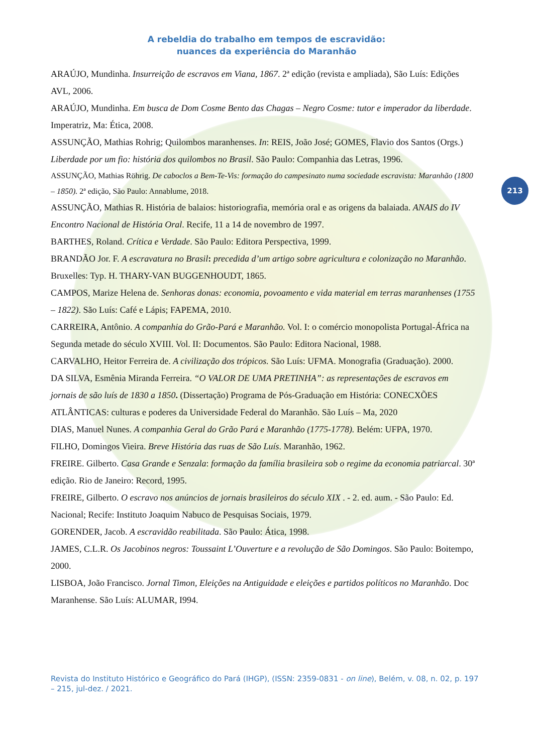A rebeldia do trabalho em tempos de escravidão:
nuances da experiência do Maranhão
213
ARAÚJO, Mundinha. Insurreição de escravos em Viana, 1867. 2ª edição (revista e ampliada), São Luís: Edições AVL, 2006.
ARAÚJO, Mundinha. Em busca de Dom Cosme Bento das Chagas – Negro Cosme: tutor e imperador da liberdade. Imperatriz, Ma: Ética, 2008.
ASSUNÇÃO, Mathias Rohrig; Quilombos maranhenses. In: REIS, João José; GOMES, Flavio dos Santos (Orgs.) Liberdade por um fio: história dos quilombos no Brasil. São Paulo: Companhia das Letras, 1996.
ASSUNÇÃO, Mathias Röhrig. De caboclos a Bem-Te-Vis: formação do campesinato numa sociedade escravista: Maranhão (1800 – 1850). 2ª edição, São Paulo: Annablume, 2018.
ASSUNÇÃO, Mathias R. História de balaios: historiografia, memória oral e as origens da balaiada. ANAIS do IV Encontro Nacional de História Oral. Recife, 11 a 14 de novembro de 1997.
BARTHES, Roland. Crítica e Verdade. São Paulo: Editora Perspectiva, 1999.
BRANDÃO Jor. F. A escravatura no Brasil: precedida d’um artigo sobre agricultura e colonização no Maranhão. Bruxelles: Typ. H. THARY-VAN BUGGENHOUDT, 1865.
CAMPOS, Marize Helena de. Senhoras donas: economia, povoamento e vida material em terras maranhenses (1755 – 1822). São Luís: Café e Lápis; FAPEMA, 2010.
CARREIRA, Antônio. A companhia do Grão-Pará e Maranhão. Vol. I: o comércio monopolista Portugal-África na Segunda metade do século XVIII. Vol. II: Documentos. São Paulo: Editora Nacional, 1988.
CARVALHO, Heitor Ferreira de. A civilização dos trópicos. São Luís: UFMA. Monografia (Graduação). 2000.
DA SILVA, Esmênia Miranda Ferreira. “O VALOR DE UMA PRETINHA”: as representações de escravos em jornais de são luís de 1830 a 1850. (Dissertação) Programa de Pós-Graduação em História: CONECXÕES ATLÂNTICAS: culturas e poderes da Universidade Federal do Maranhão. São Luís – Ma, 2020
DIAS, Manuel Nunes. A companhia Geral do Grão Pará e Maranhão (1775-1778). Belém: UFPA, 1970.
FILHO, Domingos Vieira. Breve História das ruas de São Luís. Maranhão, 1962.
FREIRE. Gilberto. Casa Grande e Senzala: formação da família brasileira sob o regime da economia patriarcal. 30ª edição. Rio de Janeiro: Record, 1995.
FREIRE, Gilberto. O escravo nos anúncios de jornais brasileiros do século XIX . - 2. ed. aum. - São Paulo: Ed. Nacional; Recife: Instituto Joaquim Nabuco de Pesquisas Sociais, 1979.
GORENDER, Jacob. A escravidão reabilitada. São Paulo: Ática, 1998.
JAMES, C.L.R. Os Jacobinos negros: Toussaint L’Ouverture e a revolução de São Domingos. São Paulo: Boitempo, 2000.
LISBOA, João Francisco. Jornal Timon, Eleições na Antiguidade e eleições e partidos políticos no Maranhão. Doc Maranhense. São Luís: ALUMAR, I994.
Revista do Instituto Histórico e Geográfico do Pará (IHGP), (ISSN: 2359-0831 - on line), Belém, v. 08, n. 02, p. 197 – 215, jul-dez. / 2021.